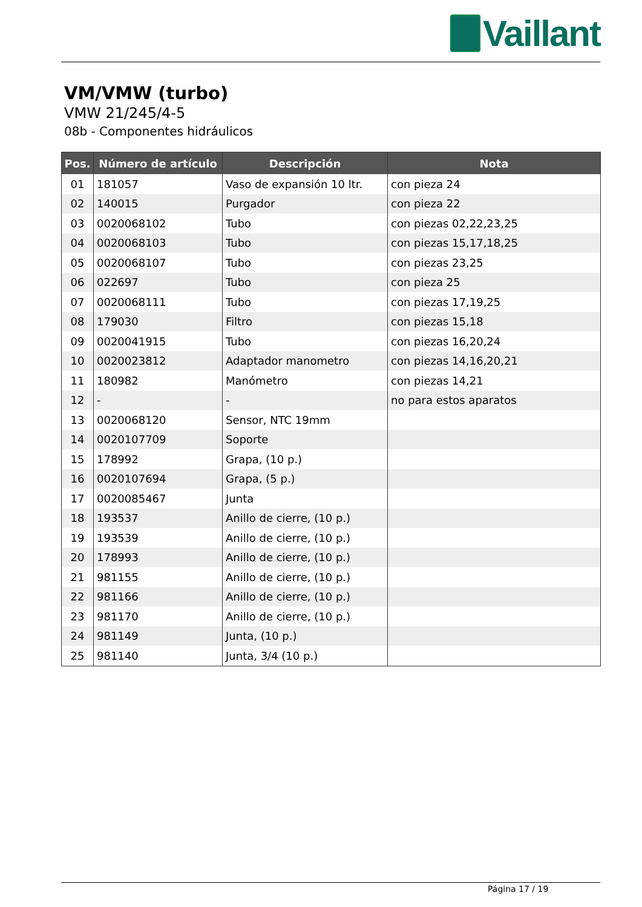Vaillant
VM/VMW (turbo)
VMW 21/245/4-5
08b - Componentes hidráulicos
| Pos. | Número de artículo | Descripción | Nota |
| --- | --- | --- | --- |
| 01 | 181057 | Vaso de expansión 10 ltr. | con pieza 24 |
| 02 | 140015 | Purgador | con pieza 22 |
| 03 | 0020068102 | Tubo | con piezas 02,22,23,25 |
| 04 | 0020068103 | Tubo | con piezas 15,17,18,25 |
| 05 | 0020068107 | Tubo | con piezas 23,25 |
| 06 | 022697 | Tubo | con pieza 25 |
| 07 | 0020068111 | Tubo | con piezas 17,19,25 |
| 08 | 179030 | Filtro | con piezas 15,18 |
| 09 | 0020041915 | Tubo | con piezas 16,20,24 |
| 10 | 0020023812 | Adaptador manometro | con piezas 14,16,20,21 |
| 11 | 180982 | Manómetro | con piezas 14,21 |
| 12 | - | - | no para estos aparatos |
| 13 | 0020068120 | Sensor, NTC 19mm | |
| 14 | 0020107709 | Soporte | |
| 15 | 178992 | Grapa, (10 p.) | |
| 16 | 0020107694 | Grapa, (5 p.) | |
| 17 | 0020085467 | Junta | |
| 18 | 193537 | Anillo de cierre, (10 p.) | |
| 19 | 193539 | Anillo de cierre, (10 p.) | |
| 20 | 178993 | Anillo de cierre, (10 p.) | |
| 21 | 981155 | Anillo de cierre, (10 p.) | |
| 22 | 981166 | Anillo de cierre, (10 p.) | |
| 23 | 981170 | Anillo de cierre, (10 p.) | |
| 24 | 981149 | Junta, (10 p.) | |
| 25 | 981140 | Junta, 3/4 (10 p.) | |
Página 17 / 19